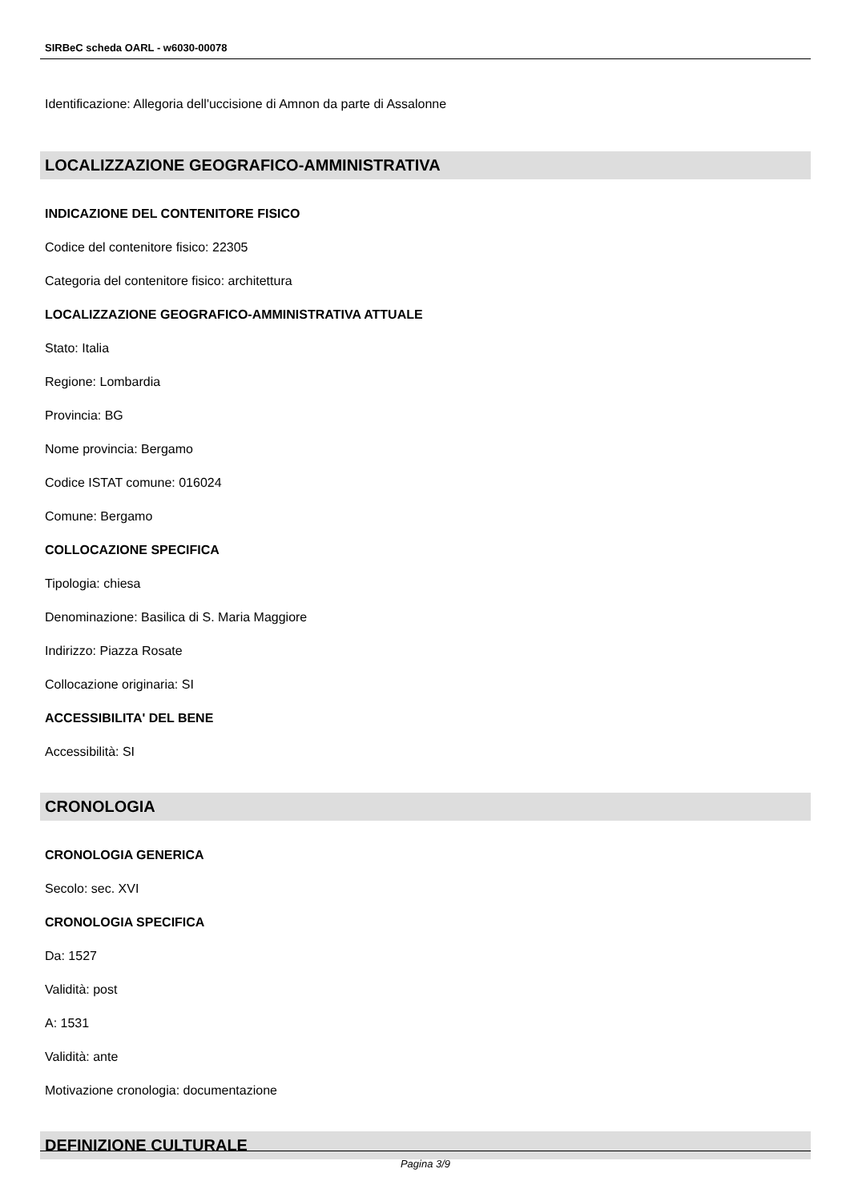SIRBeC scheda OARL - w6030-00078
Identificazione: Allegoria dell'uccisione di Amnon da parte di Assalonne
LOCALIZZAZIONE GEOGRAFICO-AMMINISTRATIVA
INDICAZIONE DEL CONTENITORE FISICO
Codice del contenitore fisico: 22305
Categoria del contenitore fisico: architettura
LOCALIZZAZIONE GEOGRAFICO-AMMINISTRATIVA ATTUALE
Stato: Italia
Regione: Lombardia
Provincia: BG
Nome provincia: Bergamo
Codice ISTAT comune: 016024
Comune: Bergamo
COLLOCAZIONE SPECIFICA
Tipologia: chiesa
Denominazione: Basilica di S. Maria Maggiore
Indirizzo: Piazza Rosate
Collocazione originaria: SI
ACCESSIBILITA' DEL BENE
Accessibilità: SI
CRONOLOGIA
CRONOLOGIA GENERICA
Secolo: sec. XVI
CRONOLOGIA SPECIFICA
Da: 1527
Validità: post
A: 1531
Validità: ante
Motivazione cronologia: documentazione
DEFINIZIONE CULTURALE
Pagina 3/9